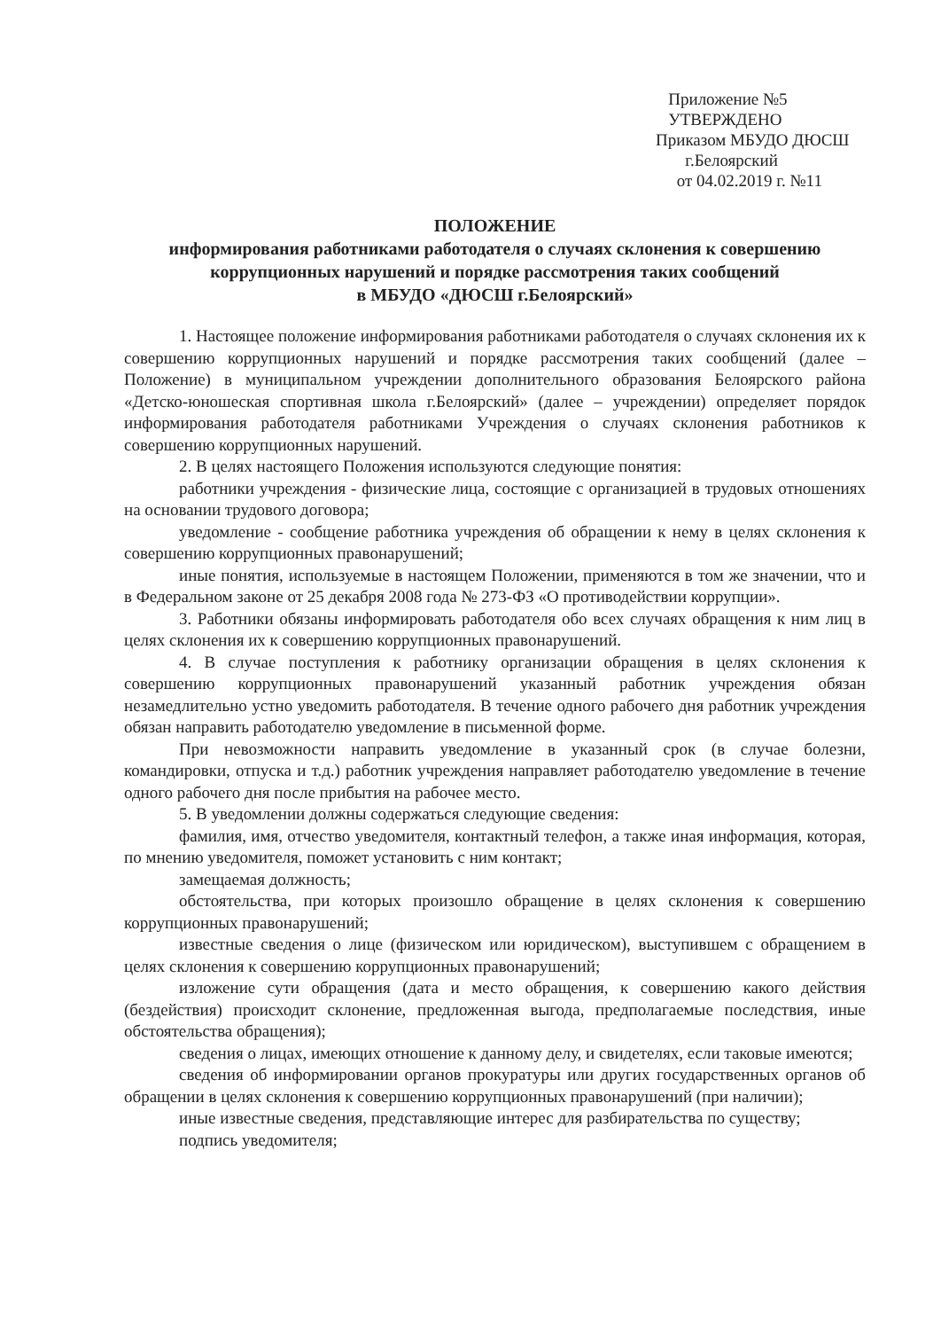Приложение №5
УТВЕРЖДЕНО
Приказом МБУДО ДЮСШ
г.Белоярский
от 04.02.2019 г. №11
ПОЛОЖЕНИЕ
информирования работниками работодателя о случаях склонения к совершению коррупционных нарушений и порядке рассмотрения таких сообщений
в МБУДО «ДЮСШ г.Белоярский»
1. Настоящее положение информирования работниками работодателя о случаях склонения их к совершению коррупционных нарушений и порядке рассмотрения таких сообщений (далее – Положение) в муниципальном учреждении дополнительного образования Белоярского района «Детско-юношеская спортивная школа г.Белоярский» (далее – учреждении) определяет порядок информирования работодателя работниками Учреждения о случаях склонения работников к совершению коррупционных нарушений.
2. В целях настоящего Положения используются следующие понятия:
работники учреждения - физические лица, состоящие с организацией в трудовых отношениях на основании трудового договора;
уведомление - сообщение работника учреждения об обращении к нему в целях склонения к совершению коррупционных правонарушений;
иные понятия, используемые в настоящем Положении, применяются в том же значении, что и в Федеральном законе от 25 декабря 2008 года № 273-ФЗ «О противодействии коррупции».
3. Работники обязаны информировать работодателя обо всех случаях обращения к ним лиц в целях склонения их к совершению коррупционных правонарушений.
4. В случае поступления к работнику организации обращения в целях склонения к совершению коррупционных правонарушений указанный работник учреждения обязан незамедлительно устно уведомить работодателя. В течение одного рабочего дня работник учреждения обязан направить работодателю уведомление в письменной форме.
При невозможности направить уведомление в указанный срок (в случае болезни, командировки, отпуска и т.д.) работник учреждения направляет работодателю уведомление в течение одного рабочего дня после прибытия на рабочее место.
5. В уведомлении должны содержаться следующие сведения:
фамилия, имя, отчество уведомителя, контактный телефон, а также иная информация, которая, по мнению уведомителя, поможет установить с ним контакт;
замещаемая должность;
обстоятельства, при которых произошло обращение в целях склонения к совершению коррупционных правонарушений;
известные сведения о лице (физическом или юридическом), выступившем с обращением в целях склонения к совершению коррупционных правонарушений;
изложение сути обращения (дата и место обращения, к совершению какого действия (бездействия) происходит склонение, предложенная выгода, предполагаемые последствия, иные обстоятельства обращения);
сведения о лицах, имеющих отношение к данному делу, и свидетелях, если таковые имеются;
сведения об информировании органов прокуратуры или других государственных органов об обращении в целях склонения к совершению коррупционных правонарушений (при наличии);
иные известные сведения, представляющие интерес для разбирательства по существу;
подпись уведомителя;